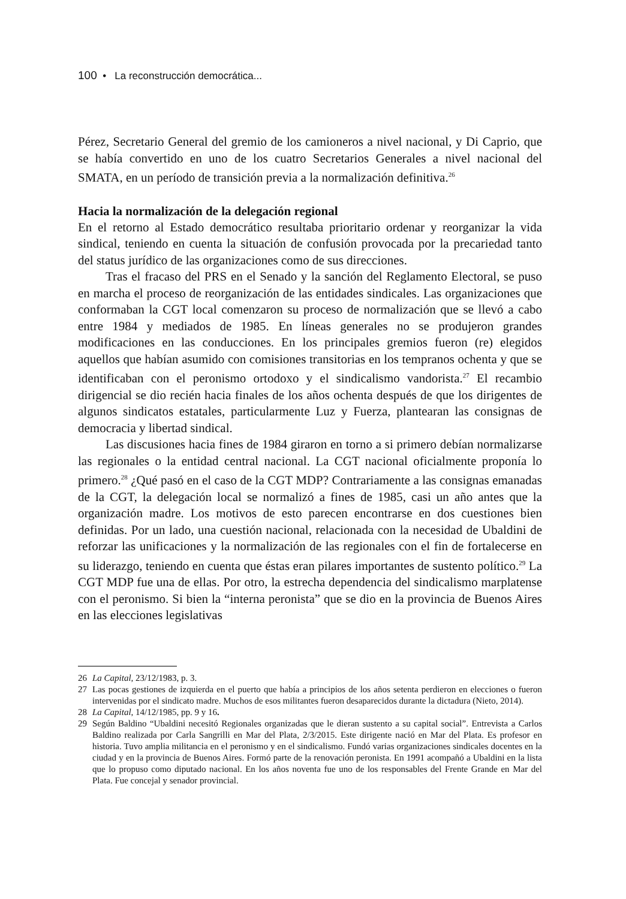100 • La reconstrucción democrática...
Pérez, Secretario General del gremio de los camioneros a nivel nacional, y Di Caprio, que se había convertido en uno de los cuatro Secretarios Generales a nivel nacional del SMATA, en un período de transición previa a la normalización definitiva.<sup>26</sup>
Hacia la normalización de la delegación regional
En el retorno al Estado democrático resultaba prioritario ordenar y reorganizar la vida sindical, teniendo en cuenta la situación de confusión provocada por la precariedad tanto del status jurídico de las organizaciones como de sus direcciones.
Tras el fracaso del PRS en el Senado y la sanción del Reglamento Electoral, se puso en marcha el proceso de reorganización de las entidades sindicales. Las organizaciones que conformaban la CGT local comenzaron su proceso de normalización que se llevó a cabo entre 1984 y mediados de 1985. En líneas generales no se produjeron grandes modificaciones en las conducciones. En los principales gremios fueron (re) elegidos aquellos que habían asumido con comisiones transitorias en los tempranos ochenta y que se identificaban con el peronismo ortodoxo y el sindicalismo vandorista.<sup>27</sup> El recambio dirigencial se dio recién hacia finales de los años ochenta después de que los dirigentes de algunos sindicatos estatales, particularmente Luz y Fuerza, plantearan las consignas de democracia y libertad sindical.
Las discusiones hacia fines de 1984 giraron en torno a si primero debían normalizarse las regionales o la entidad central nacional. La CGT nacional oficialmente proponía lo primero.<sup>28</sup> ¿Qué pasó en el caso de la CGT MDP? Contrariamente a las consignas emanadas de la CGT, la delegación local se normalizó a fines de 1985, casi un año antes que la organización madre. Los motivos de esto parecen encontrarse en dos cuestiones bien definidas. Por un lado, una cuestión nacional, relacionada con la necesidad de Ubaldini de reforzar las unificaciones y la normalización de las regionales con el fin de fortalecerse en su liderazgo, teniendo en cuenta que éstas eran pilares importantes de sustento político.<sup>29</sup> La CGT MDP fue una de ellas. Por otro, la estrecha dependencia del sindicalismo marplatense con el peronismo. Si bien la “interna peronista” que se dio en la provincia de Buenos Aires en las elecciones legislativas
26 La Capital, 23/12/1983, p. 3.
27 Las pocas gestiones de izquierda en el puerto que había a principios de los años setenta perdieron en elecciones o fueron intervenidas por el sindicato madre. Muchos de esos militantes fueron desaparecidos durante la dictadura (Nieto, 2014).
28 La Capital, 14/12/1985, pp. 9 y 16.
29 Según Baldino “Ubaldini necesitó Regionales organizadas que le dieran sustento a su capital social”. Entrevista a Carlos Baldino realizada por Carla Sangrilli en Mar del Plata, 2/3/2015. Este dirigente nació en Mar del Plata. Es profesor en historia. Tuvo amplia militancia en el peronismo y en el sindicalismo. Fundó varias organizaciones sindicales docentes en la ciudad y en la provincia de Buenos Aires. Formó parte de la renovación peronista. En 1991 acompañó a Ubaldini en la lista que lo propuso como diputado nacional. En los años noventa fue uno de los responsables del Frente Grande en Mar del Plata. Fue concejal y senador provincial.